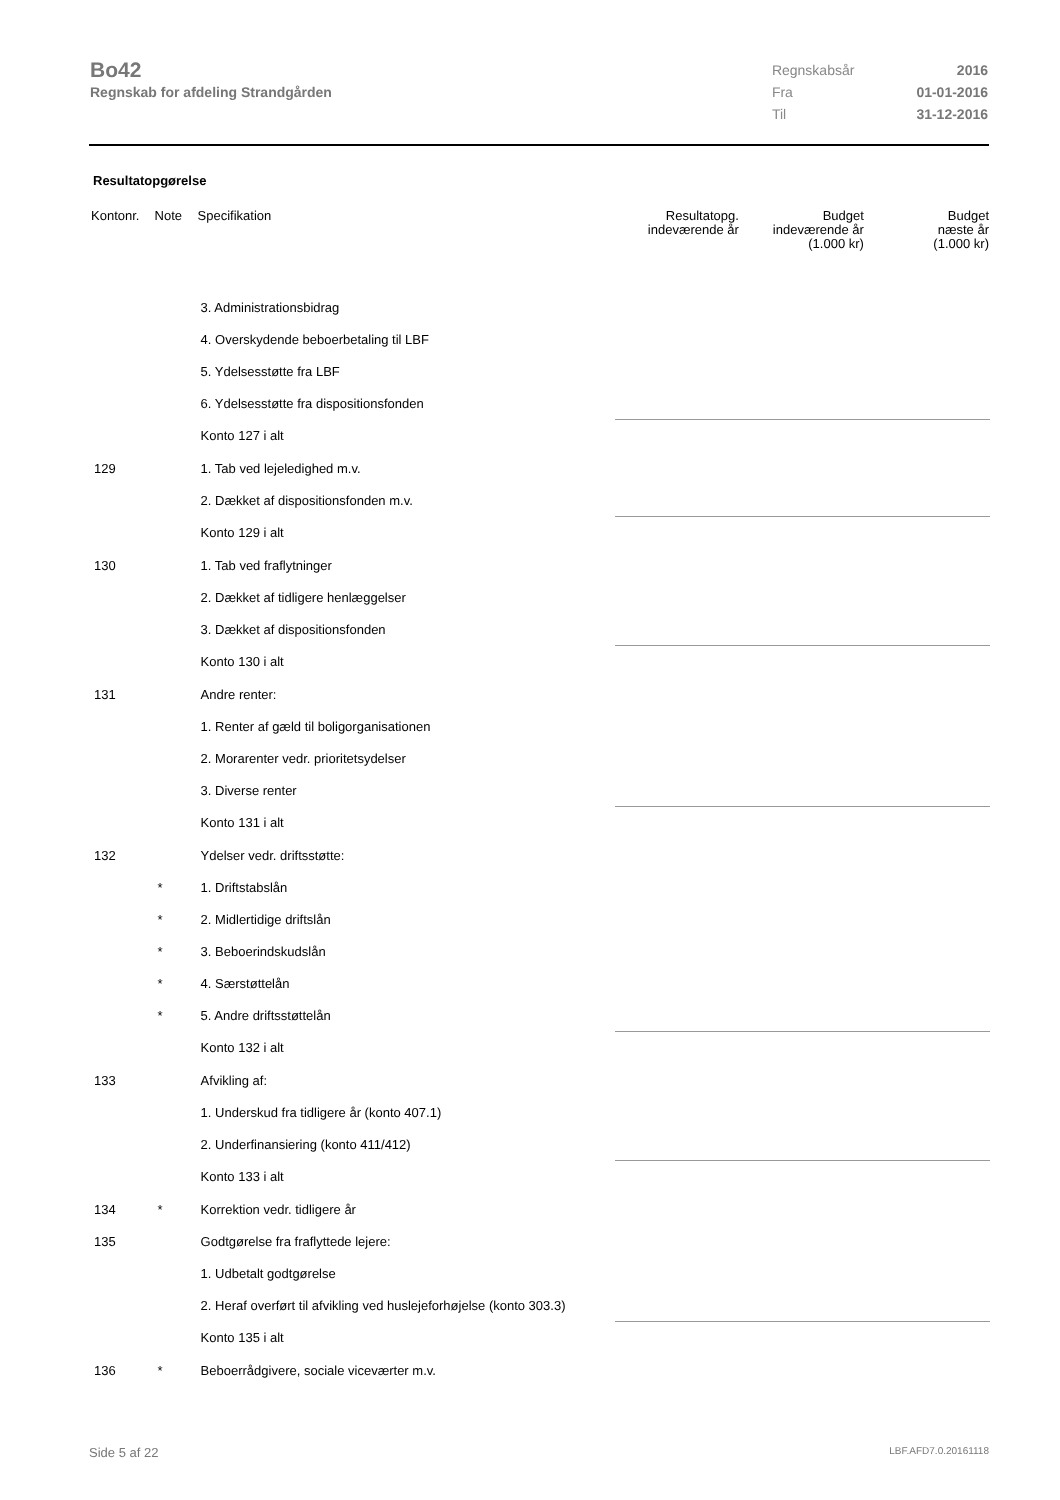Bo42
Regnskab for afdeling Strandgården
| Regnskabsår | 2016 |
| Fra | 01-01-2016 |
| Til | 31-12-2016 |
Resultatopgørelse
| Kontonr. | Note | Specifikation | Resultatopg. indeværende år | Budget indeværende år (1.000 kr) | Budget næste år (1.000 kr) |
| --- | --- | --- | --- | --- | --- |
| | | 3. Administrationsbidrag | | | |
| | | 4. Overskydende beboerbetaling til LBF | | | |
| | | 5. Ydelsesstøtte fra LBF | | | |
| | | 6. Ydelsesstøtte fra dispositionsfonden | | | |
| | | Konto 127 i alt | | | |
| 129 | | 1. Tab ved lejeledighed m.v. | | | |
| | | 2. Dækket af dispositionsfonden m.v. | | | |
| | | Konto 129 i alt | | | |
| 130 | | 1. Tab ved fraflytninger | | | |
| | | 2. Dækket af tidligere henlæggelser | | | |
| | | 3. Dækket af dispositionsfonden | | | |
| | | Konto 130 i alt | | | |
| 131 | | Andre renter: | | | |
| | | 1. Renter af gæld til boligorganisationen | | | |
| | | 2. Morarenter vedr. prioritetsydelser | | | |
| | | 3. Diverse renter | | | |
| | | Konto 131 i alt | | | |
| 132 | | Ydelser vedr. driftsstøtte: | | | |
| | * | 1. Driftstabslån | | | |
| | * | 2. Midlertidige driftslån | | | |
| | * | 3. Beboerindskudslån | | | |
| | * | 4. Særstøttelån | | | |
| | * | 5. Andre driftsstøttelån | | | |
| | | Konto 132 i alt | | | |
| 133 | | Afvikling af: | | | |
| | | 1. Underskud fra tidligere år (konto 407.1) | | | |
| | | 2. Underfinansiering (konto 411/412) | | | |
| | | Konto 133 i alt | | | |
| 134 | * | Korrektion vedr. tidligere år | | | |
| 135 | | Godtgørelse fra fraflyttede lejere: | | | |
| | | 1. Udbetalt godtgørelse | | | |
| | | 2. Heraf overført til afvikling ved huslejeforhøjelse (konto 303.3) | | | |
| | | Konto 135 i alt | | | |
| 136 | * | Beboerrådgivere, sociale viceværter m.v. | | | |
Side 5 af 22 LBF.AFD7.0.20161118